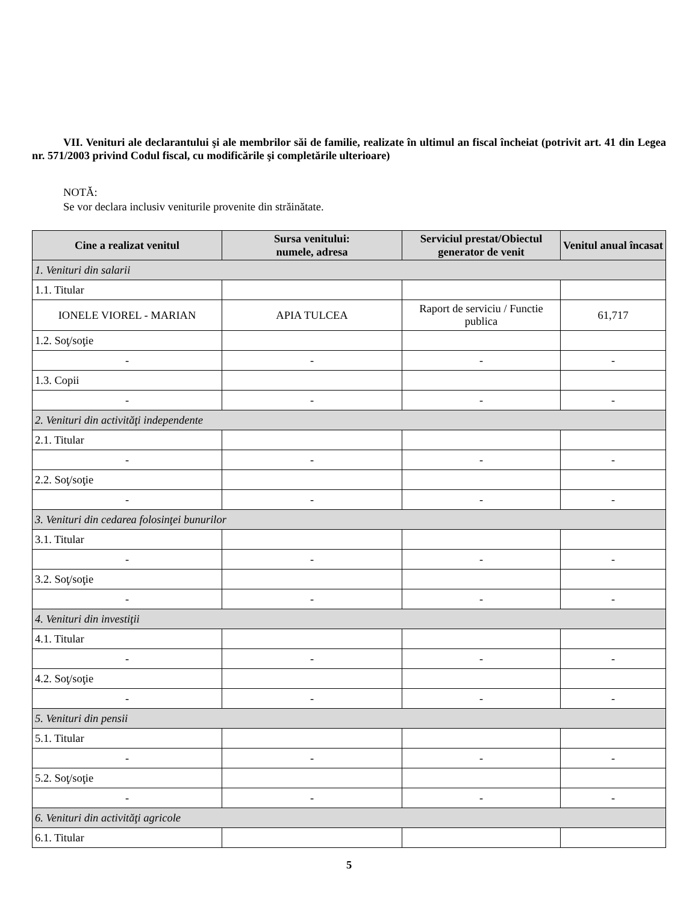VII. Venituri ale declarantului şi ale membrilor săi de familie, realizate în ultimul an fiscal încheiat (potrivit art. 41 din Legea nr. 571/2003 privind Codul fiscal, cu modificările şi completările ulterioare)
NOTĂ:
Se vor declara inclusiv veniturile provenite din străinătate.
| Cine a realizat venitul | Sursa venitului: numele, adresa | Serviciul prestat/Obiectul generator de venit | Venitul anual încasat |
| --- | --- | --- | --- |
| 1. Venituri din salarii | | | |
| 1.1. Titular | | | |
| IONELE VIOREL - MARIAN | APIA TULCEA | Raport de serviciu / Functie publica | 61,717 |
| 1.2. Soţ/soţie | | | |
| - | - | - | - |
| 1.3. Copii | | | |
| - | - | - | - |
| 2. Venituri din activităţi independente | | | |
| 2.1. Titular | | | |
| - | - | - | - |
| 2.2. Soţ/soţie | | | |
| - | - | - | - |
| 3. Venituri din cedarea folosinţei bunurilor | | | |
| 3.1. Titular | | | |
| - | - | - | - |
| 3.2. Soţ/soţie | | | |
| - | - | - | - |
| 4. Venituri din investiţii | | | |
| 4.1. Titular | | | |
| - | - | - | - |
| 4.2. Soţ/soţie | | | |
| - | - | - | - |
| 5. Venituri din pensii | | | |
| 5.1. Titular | | | |
| - | - | - | - |
| 5.2. Soţ/soţie | | | |
| - | - | - | - |
| 6. Venituri din activităţi agricole | | | |
| 6.1. Titular | | | |
5